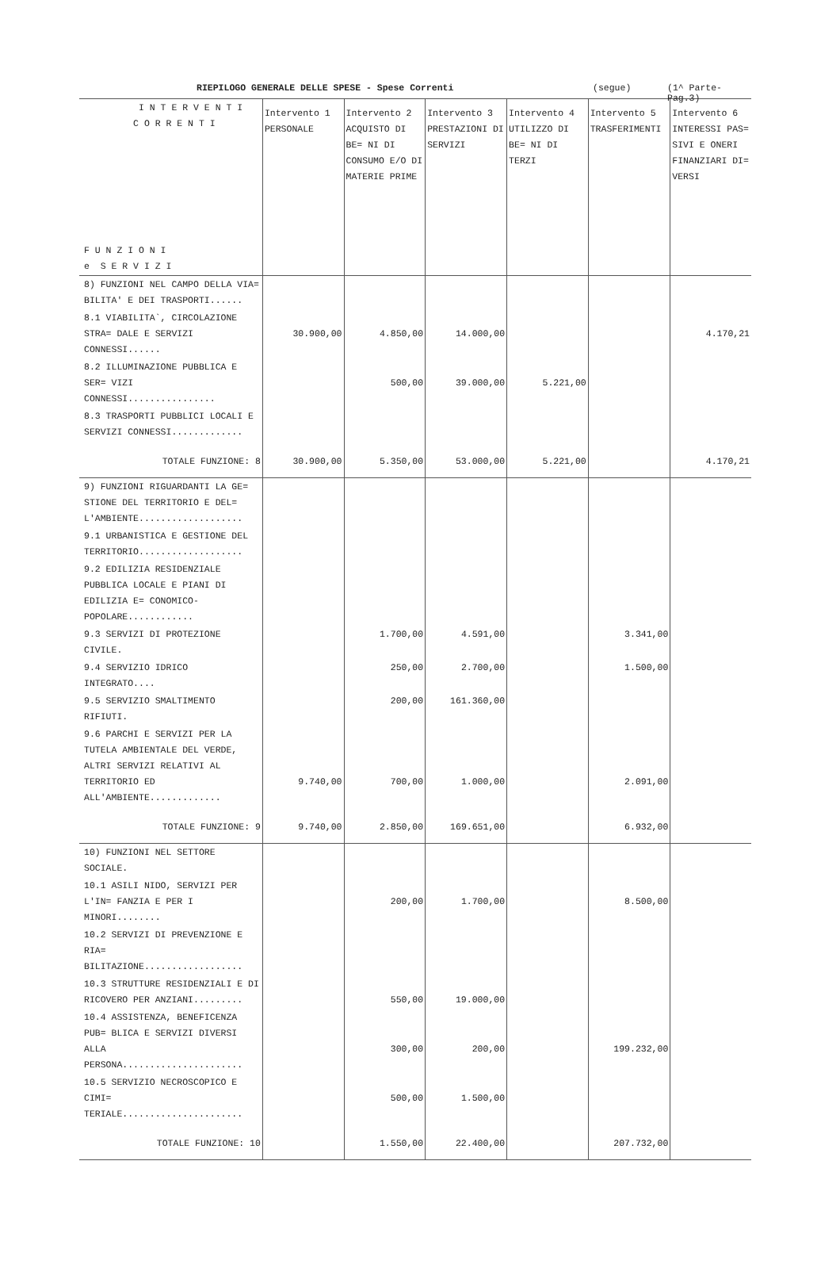RIEPILOGO GENERALE DELLE SPESE - Spese Correnti (segue) (1^ Parte-Pag.3)
| I N T E R V E N T I C O R R E N T I F U N Z I O N I e S E R V I Z I | Intervento 1 PERSONALE | Intervento 2 ACQUISTO DI BE= NI DI CONSUMO E/O DI MATERIE PRIME | Intervento 3 PRESTAZIONI DI SERVIZI | Intervento 4 UTILIZZO DI BE= NI DI TERZI | Intervento 5 TRASFERIMENTI | Intervento 6 INTERESSI PAS= SIVI E ONERI FINANZIARI DI= VERSI |
| --- | --- | --- | --- | --- | --- | --- |
| 8) FUNZIONI NEL CAMPO DELLA VIA= BILITA' E DEI TRASPORTI...... | | | | | | |
| 8.1 VIABILITA`, CIRCOLAZIONE STRA= DALE E SERVIZI CONNESSI...... | 30.900,00 | 4.850,00 | 14.000,00 | | | 4.170,21 |
| 8.2 ILLUMINAZIONE PUBBLICA E SER= VIZI CONNESSI................ | | 500,00 | 39.000,00 | 5.221,00 | | |
| 8.3 TRASPORTI PUBBLICI LOCALI E SERVIZI CONNESSI............. | | | | | | |
| TOTALE FUNZIONE: 8 | 30.900,00 | 5.350,00 | 53.000,00 | 5.221,00 | | 4.170,21 |
| 9) FUNZIONI RIGUARDANTI LA GE= STIONE DEL TERRITORIO E DEL= L'AMBIENTE................... | | | | | | |
| 9.1 URBANISTICA E GESTIONE DEL TERRITORIO................... | | | | | | |
| 9.2 EDILIZIA RESIDENZIALE PUBBLICA LOCALE E PIANI DI EDILIZIA E= CONOMICO-POPOLARE............ | | | | | | |
| 9.3 SERVIZI DI PROTEZIONE CIVILE. | | 1.700,00 | 4.591,00 | | 3.341,00 | |
| 9.4 SERVIZIO IDRICO INTEGRATO.... | | 250,00 | 2.700,00 | | 1.500,00 | |
| 9.5 SERVIZIO SMALTIMENTO RIFIUTI. | | 200,00 | 161.360,00 | | | |
| 9.6 PARCHI E SERVIZI PER LA TUTELA AMBIENTALE DEL VERDE, ALTRI SERVIZI RELATIVI AL TERRITORIO ED ALL'AMBIENTE............. | 9.740,00 | 700,00 | 1.000,00 | | 2.091,00 | |
| TOTALE FUNZIONE: 9 | 9.740,00 | 2.850,00 | 169.651,00 | | 6.932,00 | |
| 10) FUNZIONI NEL SETTORE SOCIALE. | | | | | | |
| 10.1 ASILI NIDO, SERVIZI PER L'IN= FANZIA E PER I MINORI........ | | 200,00 | 1.700,00 | | 8.500,00 | |
| 10.2 SERVIZI DI PREVENZIONE E RIA= BILITAZIONE.................. | | | | | | |
| 10.3 STRUTTURE RESIDENZIALI E DI RICOVERO PER ANZIANI......... | | 550,00 | 19.000,00 | | | |
| 10.4 ASSISTENZA, BENEFICENZA PUB= BLICA E SERVIZI DIVERSI ALLA PERSONA...................... | | 300,00 | 200,00 | | 199.232,00 | |
| 10.5 SERVIZIO NECROSCOPICO E CIMI= TERIALE...................... | | 500,00 | 1.500,00 | | | |
| TOTALE FUNZIONE: 10 | | 1.550,00 | 22.400,00 | | 207.732,00 | |